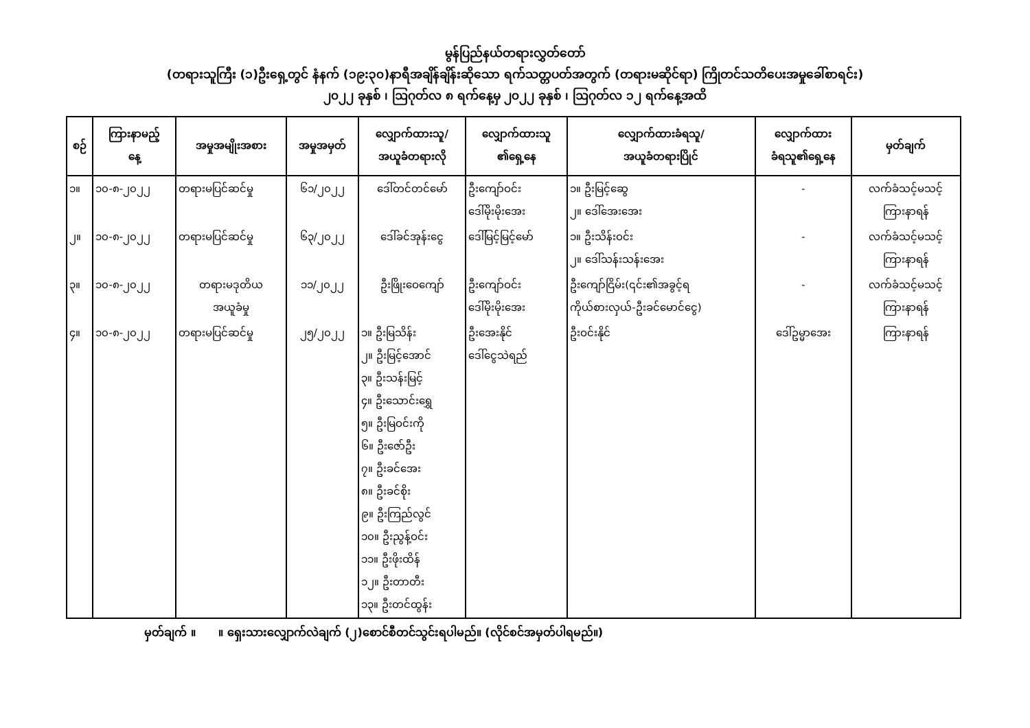မွန်ပြည်နယ်တရားလွှတ်တော်
(တရားသူကြီး (၁)ဦးရှေ့တွင် နံနက် (၁၉:၃၀)နာရီအချိန်ချိန်းဆိုသော ရက်သတ္တပတ်အတွက် (တရားမဆိုင်ရာ) ကြိုတင်သတိပေးအမှုခေါ်စာရင်း)
၂၀၂၂ ခုနှစ် ၊ ဩဂုတ်လ ၈ ရက်နေ့မှ ၂၀၂၂ ခုနှစ် ၊ ဩဂုတ်လ ၁၂ ရက်နေ့အထိ
| စဉ် | ကြားနာမည့် နေ့ | အမှုအမျိုးအစား | အမှုအမှတ် | လျှောက်ထားသူ/ အယူခံတရားလို | လျှောက်ထားသူ ၏ရှေ့နေ | လျှောက်ထားခံရသူ/ အယူခံတရားပြိုင် | လျှောက်ထား ခံရသူ၏ရှေ့နေ | မှတ်ချက် |
| --- | --- | --- | --- | --- | --- | --- | --- | --- |
| ၁။ | ၁၀-၈-၂၀၂၂ | တရားမပြင်ဆင်မှု | ၆၁/၂၀၂၂ | ဒေါ်တင်တင်မော် | ဦးကျော်ဝင်း ဒေါ်မိုးမိုးအေး | ၁။ ဦးမြင့်ဆွေ ၂။ ဒေါ်အေးအေး | - | လက်ခံသင့်မသင့် ကြားနာရန် |
| ၂။ | ၁၀-၈-၂၀၂၂ | တရားမပြင်ဆင်မှု | ၆၃/၂၀၂၂ | ဒေါ်ခင်အုန်းငွေ | ဒေါ်မြင့်မြင့်မော် | ၁။ ဦးသိန်းဝင်း ၂။ ဒေါ်သန်းသန်းအေး | - | လက်ခံသင့်မသင့် ကြားနာရန် |
| ၃။ | ၁၀-၈-၂၀၂၂ | တရားမဒုတိယ အယူခံမှု | ၁၁/၂၀၂၂ | ဦးဖြိုးဝေကျော် | ဦးကျော်ဝင်း ဒေါ်မိုးမိုးအေး | ဦးကျော်ငြိမ်း(၎င်း၏အခွင့်ရ ကိုယ်စားလှယ်-ဦးခင်မောင်ငွေ) | - | လက်ခံသင့်မသင့် ကြားနာရန် |
| ၄။ | ၁၀-၈-၂၀၂၂ | တရားမပြင်ဆင်မှု | ၂၅/၂၀၂၂ | ၁။ ဦးမြသိန်း ၂။ ဦးမြင့်အောင် ၃။ ဦးသန်းမြင့် ၄။ ဦးသောင်းရွှေ ၅။ ဦးမြဝင်းကို ၆။ ဦးဇော်ဦး ၇။ ဦးခင်အေး ၈။ ဦးခင်စိုး ၉။ ဦးကြည်လွင် ၁၀။ ဦးညွန့်ဝင်း ၁၁။ ဦးဖိုးထိန် ၁၂။ ဦးတာတီး ၁၃။ ဦးတင်ထွန်း | ဦးအေးနိုင် ဒေါ်ငွေသဲရည် | ဦးဝင်းနိုင် | ဒေါ်ဥမ္မာအေး | ကြားနာရန် |
မှတ်ချက် ။ ။ ရှေးသားလျှောက်လဲချက် (၂)စောင်စီတင်သွင်းရပါမည်။ (လိုင်စင်အမှတ်ပါရမည်။)